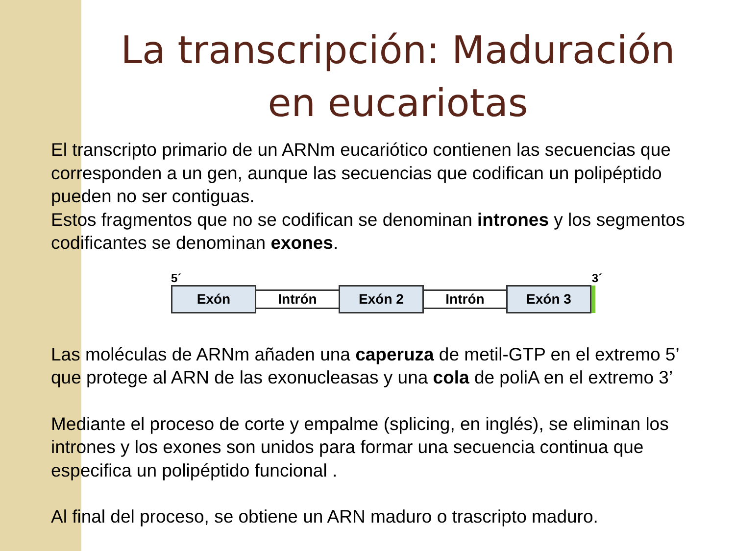La transcripción: Maduración
en eucariotas
El transcripto primario de un ARNm eucariótico contienen las secuencias que corresponden a un gen, aunque las secuencias que codifican un polipéptido pueden no ser contiguas.
Estos fragmentos que no se codifican se denominan intrones y los segmentos codificantes se denominan exones.
5´ 3´
Exón
Intrón
Exón 2
Intrón
Exón 3
Las moléculas de ARNm añaden una caperuza de metil-GTP en el extremo 5’ que protege al ARN de las exonucleasas y una cola de poliA en el extremo 3’
Mediante el proceso de corte y empalme (splicing, en inglés), se eliminan los intrones y los exones son unidos para formar una secuencia continua que especifica un polipéptido funcional .
Al final del proceso, se obtiene un ARN maduro o trascripto maduro.